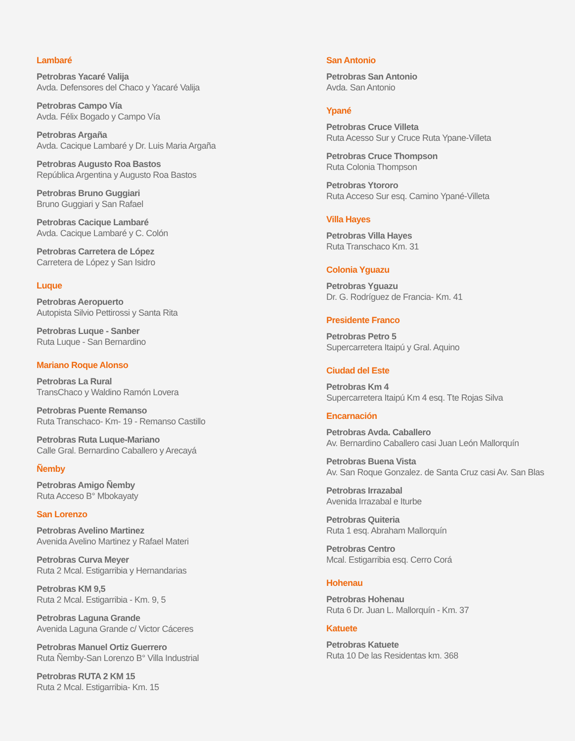Lambaré
Petrobras Yacaré Valija
Avda. Defensores del Chaco y Yacaré Valija
Petrobras Campo Vía
Avda. Félix Bogado y Campo Vía
Petrobras Argaña
Avda. Cacique Lambaré y Dr. Luis Maria Argaña
Petrobras Augusto Roa Bastos
República Argentina y Augusto Roa Bastos
Petrobras Bruno Guggiari
Bruno Guggiari y San Rafael
Petrobras Cacique Lambaré
Avda. Cacique Lambaré y C. Colón
Petrobras Carretera de López
Carretera de López y San Isidro
Luque
Petrobras Aeropuerto
Autopista Silvio Pettirossi y Santa Rita
Petrobras Luque - Sanber
Ruta Luque - San Bernardino
Mariano Roque Alonso
Petrobras La Rural
TransChaco y Waldino Ramón Lovera
Petrobras Puente Remanso
Ruta Transchaco- Km- 19 - Remanso Castillo
Petrobras Ruta Luque-Mariano
Calle Gral. Bernardino Caballero y Arecayá
Ñemby
Petrobras Amigo Ñemby
Ruta Acceso B° Mbokayaty
San Lorenzo
Petrobras Avelino Martinez
Avenida Avelino Martinez y Rafael Materi
Petrobras Curva Meyer
Ruta 2 Mcal. Estigarribia y Hernandarias
Petrobras KM 9,5
Ruta 2 Mcal. Estigarribia - Km. 9, 5
Petrobras Laguna Grande
Avenida Laguna Grande c/ Victor Cáceres
Petrobras Manuel Ortiz Guerrero
Ruta Ñemby-San Lorenzo B° Villa Industrial
Petrobras RUTA 2 KM 15
Ruta 2 Mcal. Estigarribia- Km. 15
San Antonio
Petrobras San Antonio
Avda. San Antonio
Ypané
Petrobras Cruce Villeta
Ruta Acesso Sur y Cruce Ruta Ypane-Villeta
Petrobras Cruce Thompson
Ruta Colonia Thompson
Petrobras Ytororo
Ruta Acceso Sur esq. Camino Ypané-Villeta
Villa Hayes
Petrobras Villa Hayes
Ruta Transchaco Km. 31
Colonia Yguazu
Petrobras Yguazu
Dr. G. Rodríguez de Francia- Km. 41
Presidente Franco
Petrobras Petro 5
Supercarretera Itaipú y Gral. Aquino
Ciudad del Este
Petrobras Km 4
Supercarretera Itaipú Km 4 esq. Tte Rojas Silva
Encarnación
Petrobras Avda. Caballero
Av. Bernardino Caballero casi Juan León Mallorquín
Petrobras Buena Vista
Av. San Roque Gonzalez. de Santa Cruz casi Av. San Blas
Petrobras Irrazabal
Avenida Irrazabal e Iturbe
Petrobras Quiteria
Ruta 1 esq. Abraham Mallorquín
Petrobras Centro
Mcal. Estigarribia esq. Cerro Corá
Hohenau
Petrobras Hohenau
Ruta 6 Dr. Juan L. Mallorquín - Km. 37
Katuete
Petrobras Katuete
Ruta 10 De las Residentas km. 368